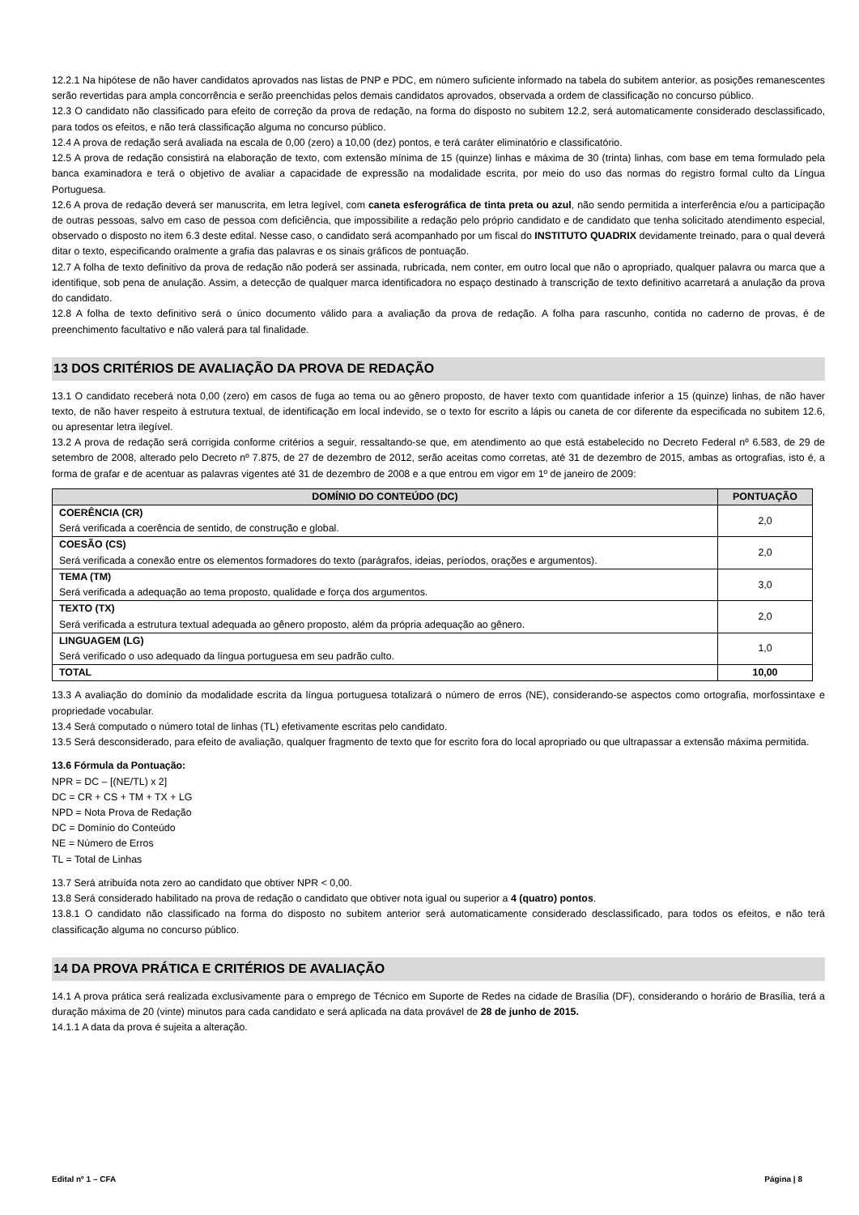12.2.1 Na hipótese de não haver candidatos aprovados nas listas de PNP e PDC, em número suficiente informado na tabela do subitem anterior, as posições remanescentes serão revertidas para ampla concorrência e serão preenchidas pelos demais candidatos aprovados, observada a ordem de classificação no concurso público.
12.3 O candidato não classificado para efeito de correção da prova de redação, na forma do disposto no subitem 12.2, será automaticamente considerado desclassificado, para todos os efeitos, e não terá classificação alguma no concurso público.
12.4 A prova de redação será avaliada na escala de 0,00 (zero) a 10,00 (dez) pontos, e terá caráter eliminatório e classificatório.
12.5 A prova de redação consistirá na elaboração de texto, com extensão mínima de 15 (quinze) linhas e máxima de 30 (trinta) linhas, com base em tema formulado pela banca examinadora e terá o objetivo de avaliar a capacidade de expressão na modalidade escrita, por meio do uso das normas do registro formal culto da Língua Portuguesa.
12.6 A prova de redação deverá ser manuscrita, em letra legível, com caneta esferográfica de tinta preta ou azul, não sendo permitida a interferência e/ou a participação de outras pessoas, salvo em caso de pessoa com deficiência, que impossibilite a redação pelo próprio candidato e de candidato que tenha solicitado atendimento especial, observado o disposto no item 6.3 deste edital. Nesse caso, o candidato será acompanhado por um fiscal do INSTITUTO QUADRIX devidamente treinado, para o qual deverá ditar o texto, especificando oralmente a grafia das palavras e os sinais gráficos de pontuação.
12.7 A folha de texto definitivo da prova de redação não poderá ser assinada, rubricada, nem conter, em outro local que não o apropriado, qualquer palavra ou marca que a identifique, sob pena de anulação. Assim, a detecção de qualquer marca identificadora no espaço destinado à transcrição de texto definitivo acarretará a anulação da prova do candidato.
12.8 A folha de texto definitivo será o único documento válido para a avaliação da prova de redação. A folha para rascunho, contida no caderno de provas, é de preenchimento facultativo e não valerá para tal finalidade.
13 DOS CRITÉRIOS DE AVALIAÇÃO DA PROVA DE REDAÇÃO
13.1 O candidato receberá nota 0,00 (zero) em casos de fuga ao tema ou ao gênero proposto, de haver texto com quantidade inferior a 15 (quinze) linhas, de não haver texto, de não haver respeito à estrutura textual, de identificação em local indevido, se o texto for escrito a lápis ou caneta de cor diferente da especificada no subitem 12.6, ou apresentar letra ilegível.
13.2 A prova de redação será corrigida conforme critérios a seguir, ressaltando-se que, em atendimento ao que está estabelecido no Decreto Federal nº 6.583, de 29 de setembro de 2008, alterado pelo Decreto nº 7.875, de 27 de dezembro de 2012, serão aceitas como corretas, até 31 de dezembro de 2015, ambas as ortografias, isto é, a forma de grafar e de acentuar as palavras vigentes até 31 de dezembro de 2008 e a que entrou em vigor em 1º de janeiro de 2009:
| DOMÍNIO DO CONTEÚDO (DC) | PONTUAÇÃO |
| --- | --- |
| COERÊNCIA (CR) Será verificada a coerência de sentido, de construção e global. | 2,0 |
| COESÃO (CS) Será verificada a conexão entre os elementos formadores do texto (parágrafos, ideias, períodos, orações e argumentos). | 2,0 |
| TEMA (TM) Será verificada a adequação ao tema proposto, qualidade e força dos argumentos. | 3,0 |
| TEXTO (TX) Será verificada a estrutura textual adequada ao gênero proposto, além da própria adequação ao gênero. | 2,0 |
| LINGUAGEM (LG) Será verificado o uso adequado da língua portuguesa em seu padrão culto. | 1,0 |
| TOTAL | 10,00 |
13.3 A avaliação do domínio da modalidade escrita da língua portuguesa totalizará o número de erros (NE), considerando-se aspectos como ortografia, morfossintaxe e propriedade vocabular.
13.4 Será computado o número total de linhas (TL) efetivamente escritas pelo candidato.
13.5 Será desconsiderado, para efeito de avaliação, qualquer fragmento de texto que for escrito fora do local apropriado ou que ultrapassar a extensão máxima permitida.
13.6 Fórmula da Pontuação:
NPR = DC – [(NE/TL) x 2]
DC = CR + CS + TM + TX + LG
NPD = Nota Prova de Redação
DC = Domínio do Conteúdo
NE = Número de Erros
TL = Total de Linhas
13.7 Será atribuída nota zero ao candidato que obtiver NPR < 0,00.
13.8 Será considerado habilitado na prova de redação o candidato que obtiver nota igual ou superior a 4 (quatro) pontos.
13.8.1 O candidato não classificado na forma do disposto no subitem anterior será automaticamente considerado desclassificado, para todos os efeitos, e não terá classificação alguma no concurso público.
14 DA PROVA PRÁTICA E CRITÉRIOS DE AVALIAÇÃO
14.1 A prova prática será realizada exclusivamente para o emprego de Técnico em Suporte de Redes na cidade de Brasília (DF), considerando o horário de Brasília, terá a duração máxima de 20 (vinte) minutos para cada candidato e será aplicada na data provável de 28 de junho de 2015.
14.1.1 A data da prova é sujeita a alteração.
Edital nº 1 – CFA Página | 8